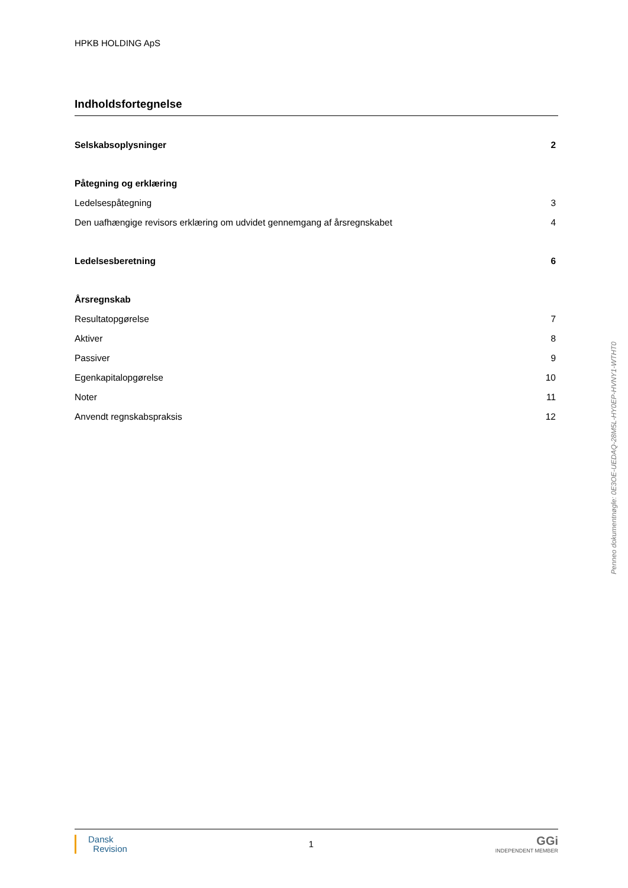HPKB HOLDING ApS
Indholdsfortegnelse
Selskabsoplysninger 2
Påtegning og erklæring
Ledelsespåtegning 3
Den uafhængige revisors erklæring om udvidet gennemgang af årsregnskabet 4
Ledelsesberetning 6
Årsregnskab
Resultatopgørelse 7
Aktiver 8
Passiver 9
Egenkapitalopgørelse 10
Noter 11
Anvendt regnskabspraksis 12
Penneo dokumentnøgle: 0E3OE-UEDAQ-28M5L-HY0EP-HVNY1-WTHT0
Dansk
Revision
1
GGi
INDEPENDENT MEMBER